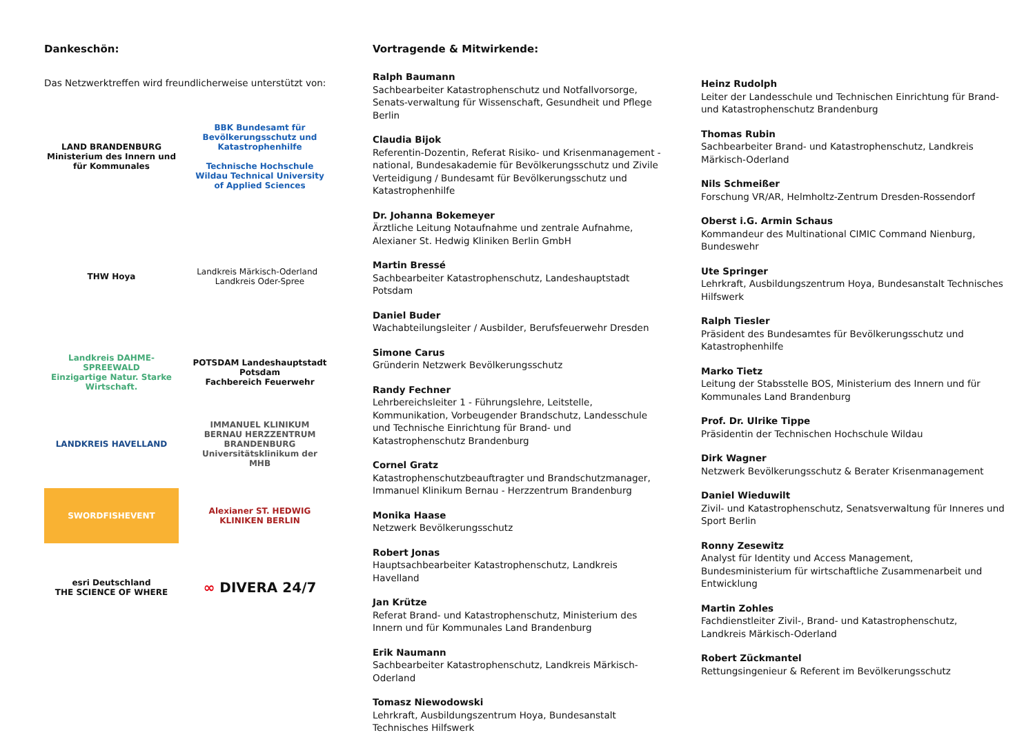Dankeschön:
Das Netzwerktreffen wird freundlicherweise unterstützt von:
LAND BRANDENBURG
Ministerium des Innern und für Kommunales
BBK Bundesamt für Bevölkerungsschutz und Katastrophenhilfe
Technische Hochschule Wildau Technical University of Applied Sciences
THW Hoya
Landkreis Märkisch-Oderland Landkreis Oder-Spree
Landkreis DAHME-SPREEWALD
Einzigartige Natur. Starke Wirtschaft.
POTSDAM Landeshauptstadt Potsdam
Fachbereich Feuerwehr
LANDKREIS HAVELLAND
IMMANUEL KLINIKUM BERNAU HERZZENTRUM BRANDENBURG Universitätsklinikum der MHB
SWORDFISHEVENT
Alexianer ST. HEDWIG KLINIKEN BERLIN
esri Deutschland
THE SCIENCE OF WHERE
∞ DIVERA 24/7
Vortragende & Mitwirkende:
Ralph Baumann
Sachbearbeiter Katastrophenschutz und Notfallvorsorge, Senats-verwaltung für Wissenschaft, Gesundheit und Pflege Berlin
Claudia Bijok
Referentin-Dozentin, Referat Risiko- und Krisenmanagement - national, Bundesakademie für Bevölkerungsschutz und Zivile Verteidigung / Bundesamt für Bevölkerungsschutz und Katastrophenhilfe
Dr. Johanna Bokemeyer
Ärztliche Leitung Notaufnahme und zentrale Aufnahme, Alexianer St. Hedwig Kliniken Berlin GmbH
Martin Bressé
Sachbearbeiter Katastrophenschutz, Landeshauptstadt Potsdam
Daniel Buder
Wachabteilungsleiter / Ausbilder, Berufsfeuerwehr Dresden
Simone Carus
Gründerin Netzwerk Bevölkerungsschutz
Randy Fechner
Lehrbereichsleiter 1 - Führungslehre, Leitstelle, Kommunikation, Vorbeugender Brandschutz, Landesschule und Technische Einrichtung für Brand- und Katastrophenschutz Brandenburg
Cornel Gratz
Katastrophenschutzbeauftragter und Brandschutzmanager, Immanuel Klinikum Bernau - Herzzentrum Brandenburg
Monika Haase
Netzwerk Bevölkerungsschutz
Robert Jonas
Hauptsachbearbeiter Katastrophenschutz, Landkreis Havelland
Jan Krütze
Referat Brand- und Katastrophenschutz, Ministerium des Innern und für Kommunales Land Brandenburg
Erik Naumann
Sachbearbeiter Katastrophenschutz, Landkreis Märkisch-Oderland
Tomasz Niewodowski
Lehrkraft, Ausbildungszentrum Hoya, Bundesanstalt Technisches Hilfswerk
Heinz Rudolph
Leiter der Landesschule und Technischen Einrichtung für Brand- und Katastrophenschutz Brandenburg
Thomas Rubin
Sachbearbeiter Brand- und Katastrophenschutz, Landkreis Märkisch-Oderland
Nils Schmeißer
Forschung VR/AR, Helmholtz-Zentrum Dresden-Rossendorf
Oberst i.G. Armin Schaus
Kommandeur des Multinational CIMIC Command Nienburg, Bundeswehr
Ute Springer
Lehrkraft, Ausbildungszentrum Hoya, Bundesanstalt Technisches Hilfswerk
Ralph Tiesler
Präsident des Bundesamtes für Bevölkerungsschutz und Katastrophenhilfe
Marko Tietz
Leitung der Stabsstelle BOS, Ministerium des Innern und für Kommunales Land Brandenburg
Prof. Dr. Ulrike Tippe
Präsidentin der Technischen Hochschule Wildau
Dirk Wagner
Netzwerk Bevölkerungsschutz & Berater Krisenmanagement
Daniel Wieduwilt
Zivil- und Katastrophenschutz, Senatsverwaltung für Inneres und Sport Berlin
Ronny Zesewitz
Analyst für Identity und Access Management, Bundesministerium für wirtschaftliche Zusammenarbeit und Entwicklung
Martin Zohles
Fachdienstleiter Zivil-, Brand- und Katastrophenschutz, Landkreis Märkisch-Oderland
Robert Zückmantel
Rettungsingenieur & Referent im Bevölkerungsschutz